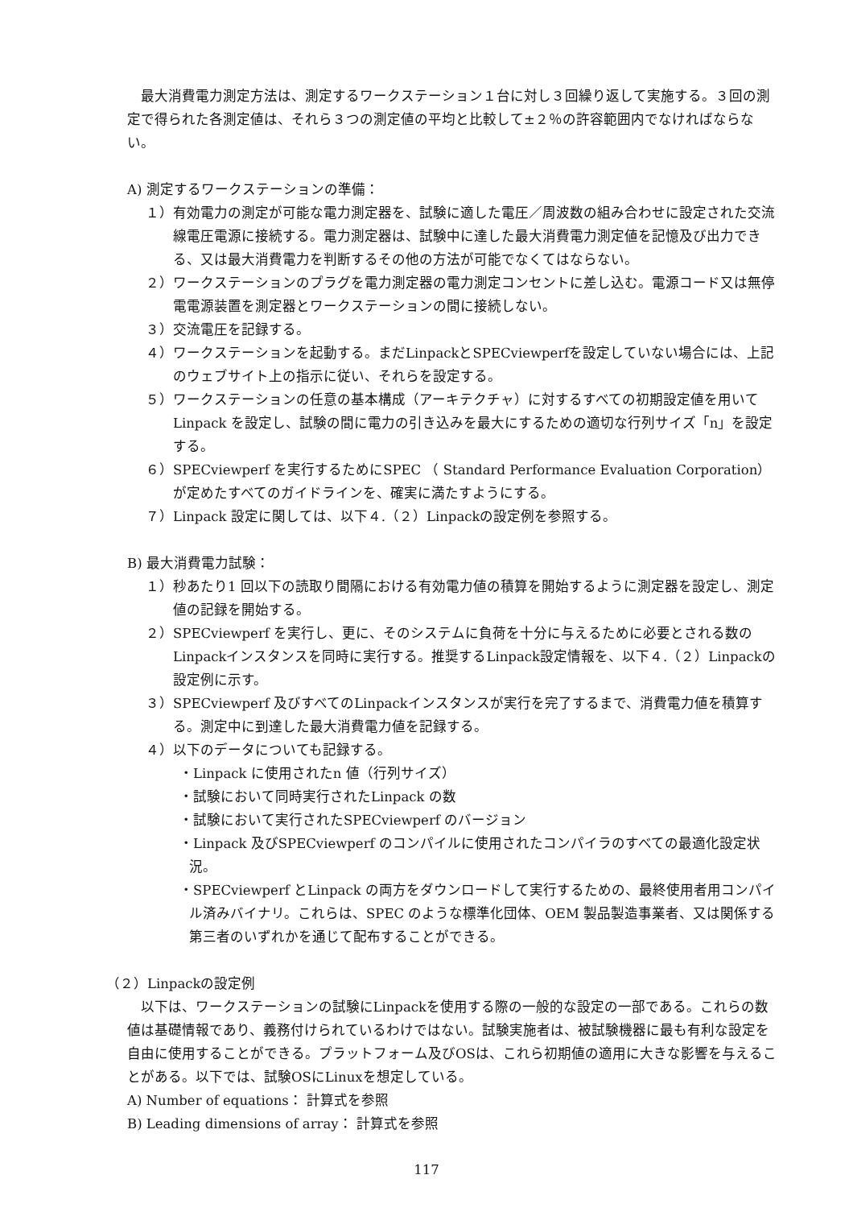最大消費電力測定方法は、測定するワークステーション１台に対し３回繰り返して実施する。３回の測定で得られた各測定値は、それら３つの測定値の平均と比較して±２％の許容範囲内でなければならない。
A) 測定するワークステーションの準備：
１）有効電力の測定が可能な電力測定器を、試験に適した電圧／周波数の組み合わせに設定された交流線電圧電源に接続する。電力測定器は、試験中に達した最大消費電力測定値を記憶及び出力できる、又は最大消費電力を判断するその他の方法が可能でなくてはならない。
２）ワークステーションのプラグを電力測定器の電力測定コンセントに差し込む。電源コード又は無停電電源装置を測定器とワークステーションの間に接続しない。
３）交流電圧を記録する。
４）ワークステーションを起動する。まだLinpackとSPECviewperfを設定していない場合には、上記のウェブサイト上の指示に従い、それらを設定する。
５）ワークステーションの任意の基本構成（アーキテクチャ）に対するすべての初期設定値を用いてLinpack を設定し、試験の間に電力の引き込みを最大にするための適切な行列サイズ「n」を設定する。
６）SPECviewperf を実行するためにSPEC （ Standard Performance Evaluation Corporation）が定めたすべてのガイドラインを、確実に満たすようにする。
７）Linpack 設定に関しては、以下４.（２）Linpackの設定例を参照する。
B) 最大消費電力試験：
１）秒あたり1 回以下の読取り間隔における有効電力値の積算を開始するように測定器を設定し、測定値の記録を開始する。
２）SPECviewperf を実行し、更に、そのシステムに負荷を十分に与えるために必要とされる数のLinpackインスタンスを同時に実行する。推奨するLinpack設定情報を、以下４.（２）Linpackの設定例に示す。
３）SPECviewperf 及びすべてのLinpackインスタンスが実行を完了するまで、消費電力値を積算する。測定中に到達した最大消費電力値を記録する。
４）以下のデータについても記録する。
・Linpack に使用されたn 値（行列サイズ）
・試験において同時実行されたLinpack の数
・試験において実行されたSPECviewperf のバージョン
・Linpack 及びSPECviewperf のコンパイルに使用されたコンパイラのすべての最適化設定状況。
・SPECviewperf とLinpack の両方をダウンロードして実行するための、最終使用者用コンパイル済みバイナリ。これらは、SPEC のような標準化団体、OEM 製品製造事業者、又は関係する第三者のいずれかを通じて配布することができる。
（２）Linpackの設定例
以下は、ワークステーションの試験にLinpackを使用する際の一般的な設定の一部である。これらの数値は基礎情報であり、義務付けられているわけではない。試験実施者は、被試験機器に最も有利な設定を自由に使用することができる。プラットフォーム及びOSは、これら初期値の適用に大きな影響を与えることがある。以下では、試験OSにLinuxを想定している。
A) Number of equations： 計算式を参照
B) Leading dimensions of array： 計算式を参照
117